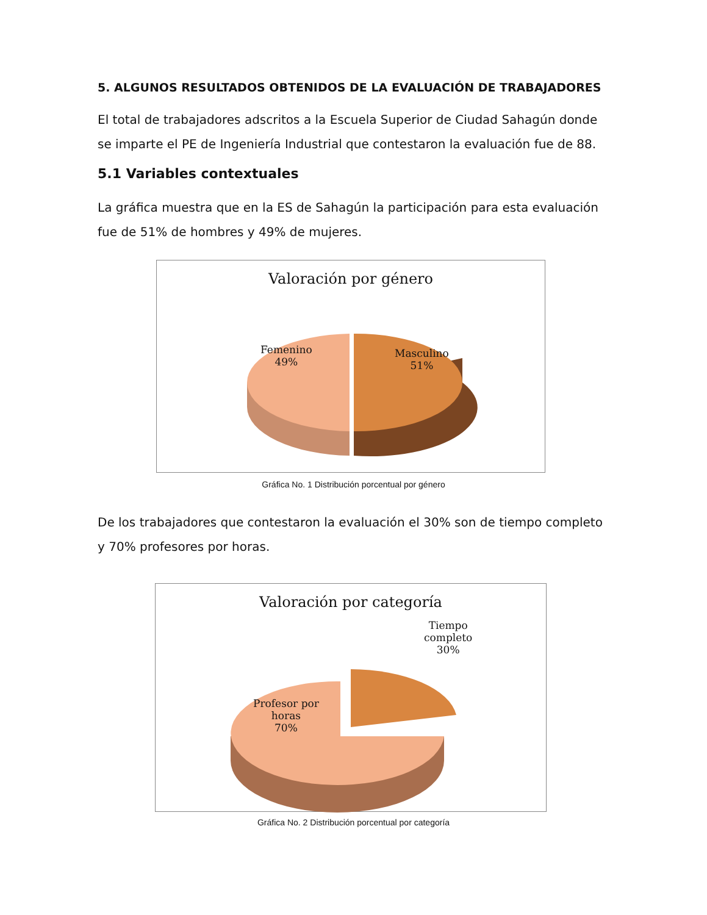5. ALGUNOS RESULTADOS OBTENIDOS DE LA EVALUACIÓN DE TRABAJADORES
El total de trabajadores adscritos a la Escuela Superior de Ciudad Sahagún donde se imparte el PE de Ingeniería Industrial que contestaron la evaluación fue de 88.
5.1 Variables contextuales
La gráfica muestra que en la ES de Sahagún la participación para esta evaluación fue de 51% de hombres y 49% de mujeres.
Valoración por género
Femenino
49%
Masculino
51%
Gráfica No. 1 Distribución porcentual por género
De los trabajadores que contestaron la evaluación el 30% son de tiempo completo y 70% profesores por horas.
Valoración por categoría
Tiempo
completo
30%
Profesor por
horas
70%
Gráfica No. 2 Distribución porcentual por categoría